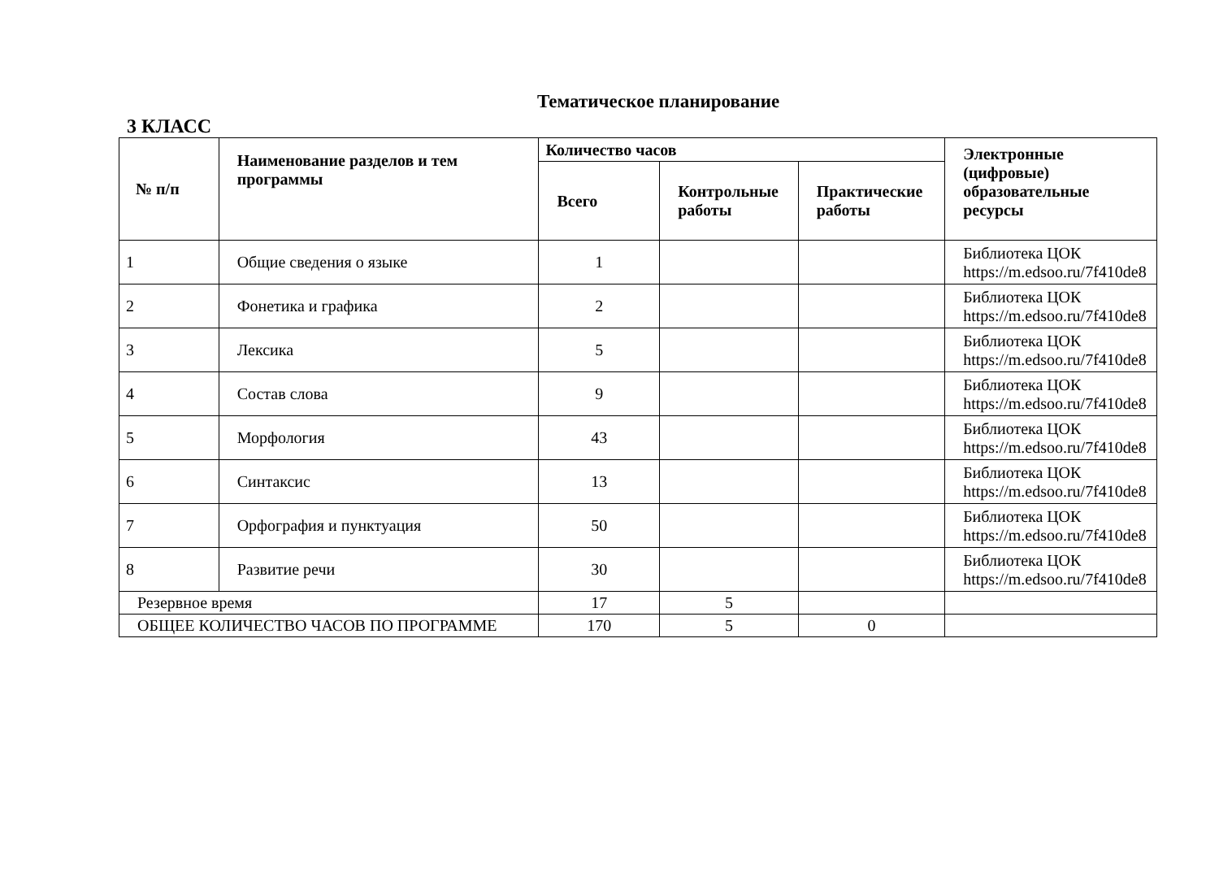Тематическое планирование
3 КЛАСС
| № п/п | Наименование разделов и тем программы | Количество часов | | | Электронные (цифровые) образовательные ресурсы |
| --- | --- | --- | --- | --- | --- |
| | | Всего | Контрольные работы | Практические работы | |
| 1 | Общие сведения о языке | 1 | | | Библиотека ЦОК https://m.edsoo.ru/7f410de8 |
| 2 | Фонетика и графика | 2 | | | Библиотека ЦОК https://m.edsoo.ru/7f410de8 |
| 3 | Лексика | 5 | | | Библиотека ЦОК https://m.edsoo.ru/7f410de8 |
| 4 | Состав слова | 9 | | | Библиотека ЦОК https://m.edsoo.ru/7f410de8 |
| 5 | Морфология | 43 | | | Библиотека ЦОК https://m.edsoo.ru/7f410de8 |
| 6 | Синтаксис | 13 | | | Библиотека ЦОК https://m.edsoo.ru/7f410de8 |
| 7 | Орфография и пунктуация | 50 | | | Библиотека ЦОК https://m.edsoo.ru/7f410de8 |
| 8 | Развитие речи | 30 | | | Библиотека ЦОК https://m.edsoo.ru/7f410de8 |
| Резервное время | | 17 | 5 | | |
| ОБЩЕЕ КОЛИЧЕСТВО ЧАСОВ ПО ПРОГРАММЕ | | 170 | 5 | 0 | |